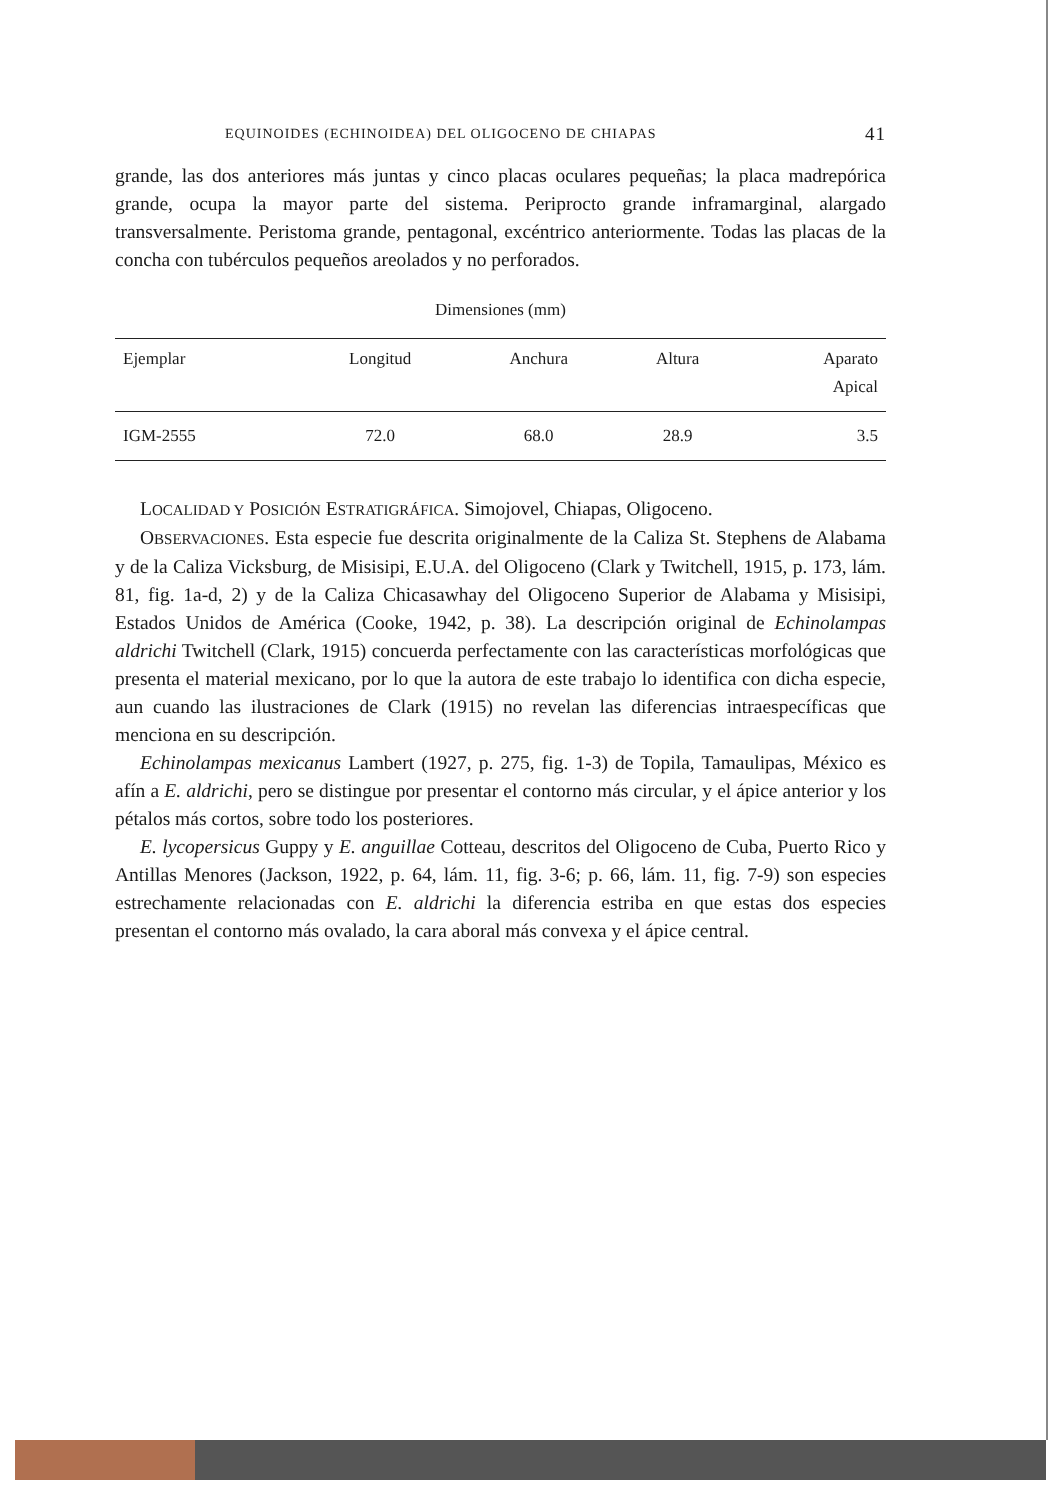EQUINOIDES (ECHINOIDEA) DEL OLIGOCENO DE CHIAPAS 41
grande, las dos anteriores más juntas y cinco placas oculares pequeñas; la placa madrepórica grande, ocupa la mayor parte del sistema. Periprocto grande inframarginal, alargado transversalmente. Peristoma grande, pentagonal, excéntrico anteriormente. Todas las placas de la concha con tubérculos pequeños areolados y no perforados.
Dimensiones (mm)
| Ejemplar | Longitud | Anchura | Altura | Aparato Apical |
| --- | --- | --- | --- | --- |
| IGM-2555 | 72.0 | 68.0 | 28.9 | 3.5 |
LOCALIDAD Y POSICIÓN ESTRATIGRÁFICA. Simojovel, Chiapas, Oligoceno.
OBSERVACIONES. Esta especie fue descrita originalmente de la Caliza St. Stephens de Alabama y de la Caliza Vicksburg, de Misisipi, E.U.A. del Oligoceno (Clark y Twitchell, 1915, p. 173, lám. 81, fig. 1a-d, 2) y de la Caliza Chicasawhay del Oligoceno Superior de Alabama y Misisipi, Estados Unidos de América (Cooke, 1942, p. 38). La descripción original de Echinolampas aldrichi Twitchell (Clark, 1915) concuerda perfectamente con las características morfológicas que presenta el material mexicano, por lo que la autora de este trabajo lo identifica con dicha especie, aun cuando las ilustraciones de Clark (1915) no revelan las diferencias intraespecíficas que menciona en su descripción.
Echinolampas mexicanus Lambert (1927, p. 275, fig. 1-3) de Topila, Tamaulipas, México es afín a E. aldrichi, pero se distingue por presentar el contorno más circular, y el ápice anterior y los pétalos más cortos, sobre todo los posteriores.
E. lycopersicus Guppy y E. anguillae Cotteau, descritos del Oligoceno de Cuba, Puerto Rico y Antillas Menores (Jackson, 1922, p. 64, lám. 11, fig. 3-6; p. 66, lám. 11, fig. 7-9) son especies estrechamente relacionadas con E. aldrichi la diferencia estriba en que estas dos especies presentan el contorno más ovalado, la cara aboral más convexa y el ápice central.